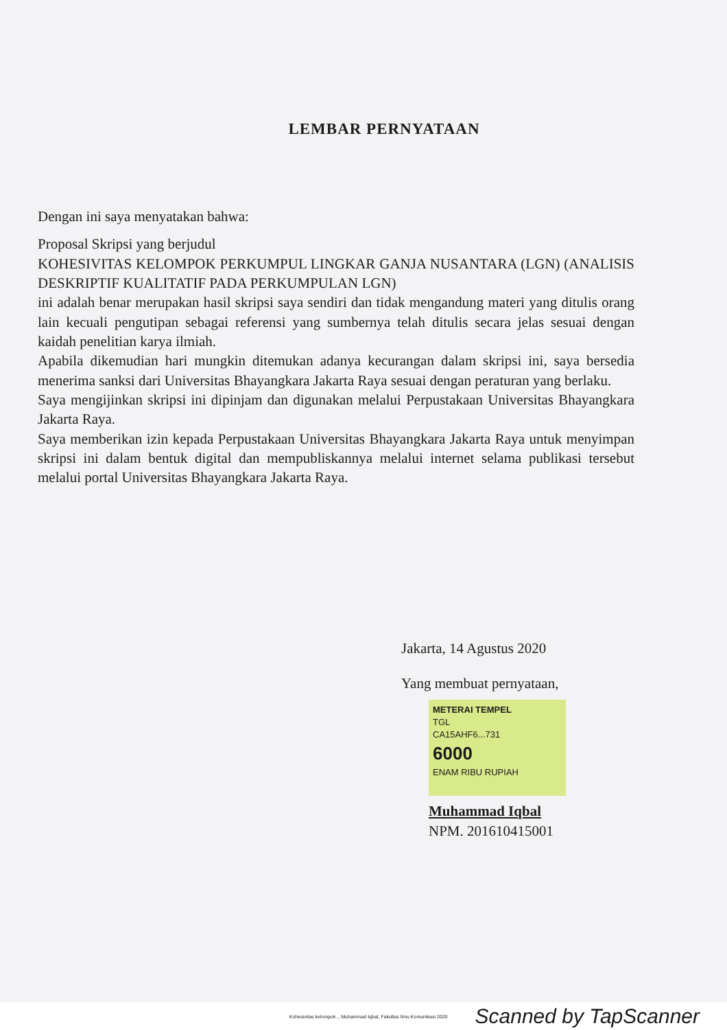LEMBAR PERNYATAAN
Dengan ini saya menyatakan bahwa:
Proposal Skripsi yang berjudul
KOHESIVITAS KELOMPOK PERKUMPUL LINGKAR GANJA NUSANTARA (LGN) (ANALISIS DESKRIPTIF KUALITATIF PADA PERKUMPULAN LGN)
ini adalah benar merupakan hasil skripsi saya sendiri dan tidak mengandung materi yang ditulis orang lain kecuali pengutipan sebagai referensi yang sumbernya telah ditulis secara jelas sesuai dengan kaidah penelitian karya ilmiah.
Apabila dikemudian hari mungkin ditemukan adanya kecurangan dalam skripsi ini, saya bersedia menerima sanksi dari Universitas Bhayangkara Jakarta Raya sesuai dengan peraturan yang berlaku.
Saya mengijinkan skripsi ini dipinjam dan digunakan melalui Perpustakaan Universitas Bhayangkara Jakarta Raya.
Saya memberikan izin kepada Perpustakaan Universitas Bhayangkara Jakarta Raya untuk menyimpan skripsi ini dalam bentuk digital dan mempubliskannya melalui internet selama publikasi tersebut melalui portal Universitas Bhayangkara Jakarta Raya.
Jakarta, 14 Agustus 2020
Yang membuat pernyataan,
METERAI TEMPEL
TGL
CA15AHF6...731
6000
ENAM RIBU RUPIAH
Muhammad Iqbal
NPM. 201610415001
Kohesivitas kelompok.., Muhammad Iqbal, Fakultas Ilmu Komunikasi 2020 Scanned by TapScanner